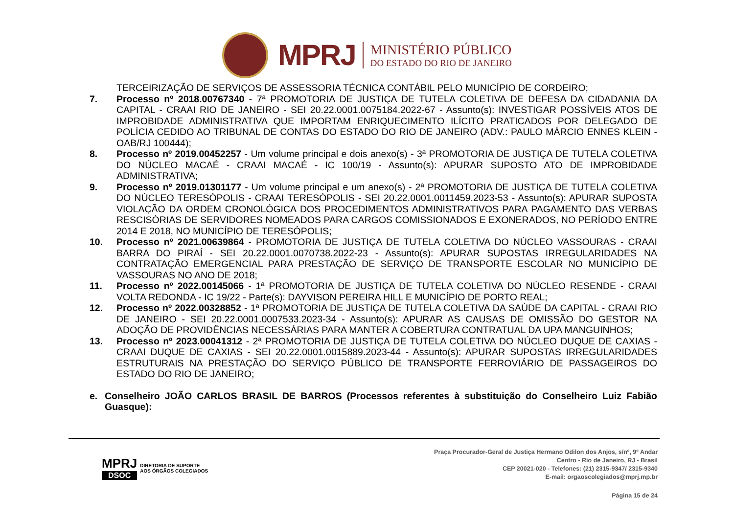MPRJ
MINISTÉRIO PÚBLICO
DO ESTADO DO RIO DE JANEIRO
TERCEIRIZAÇÃO DE SERVIÇOS DE ASSESSORIA TÉCNICA CONTÁBIL PELO MUNICÍPIO DE CORDEIRO;
7. Processo nº 2018.00767340 - 7ª PROMOTORIA DE JUSTIÇA DE TUTELA COLETIVA DE DEFESA DA CIDADANIA DA CAPITAL - CRAAI RIO DE JANEIRO - SEI 20.22.0001.0075184.2022-67 - Assunto(s): INVESTIGAR POSSÍVEIS ATOS DE IMPROBIDADE ADMINISTRATIVA QUE IMPORTAM ENRIQUECIMENTO ILÍCITO PRATICADOS POR DELEGADO DE POLÍCIA CEDIDO AO TRIBUNAL DE CONTAS DO ESTADO DO RIO DE JANEIRO (ADV.: PAULO MÁRCIO ENNES KLEIN - OAB/RJ 100444);
8. Processo nº 2019.00452257 - Um volume principal e dois anexo(s) - 3ª PROMOTORIA DE JUSTIÇA DE TUTELA COLETIVA DO NÚCLEO MACAÉ - CRAAI MACAÉ - IC 100/19 - Assunto(s): APURAR SUPOSTO ATO DE IMPROBIDADE ADMINISTRATIVA;
9. Processo nº 2019.01301177 - Um volume principal e um anexo(s) - 2ª PROMOTORIA DE JUSTIÇA DE TUTELA COLETIVA DO NÚCLEO TERESÓPOLIS - CRAAI TERESÓPOLIS - SEI 20.22.0001.0011459.2023-53 - Assunto(s): APURAR SUPOSTA VIOLAÇÃO DA ORDEM CRONOLÓGICA DOS PROCEDIMENTOS ADMINISTRATIVOS PARA PAGAMENTO DAS VERBAS RESCISÓRIAS DE SERVIDORES NOMEADOS PARA CARGOS COMISSIONADOS E EXONERADOS, NO PERÍODO ENTRE 2014 E 2018, NO MUNICÍPIO DE TERESÓPOLIS;
10. Processo nº 2021.00639864 - PROMOTORIA DE JUSTIÇA DE TUTELA COLETIVA DO NÚCLEO VASSOURAS - CRAAI BARRA DO PIRAÍ - SEI 20.22.0001.0070738.2022-23 - Assunto(s): APURAR SUPOSTAS IRREGULARIDADES NA CONTRATAÇÃO EMERGENCIAL PARA PRESTAÇÃO DE SERVIÇO DE TRANSPORTE ESCOLAR NO MUNICÍPIO DE VASSOURAS NO ANO DE 2018;
11. Processo nº 2022.00145066 - 1ª PROMOTORIA DE JUSTIÇA DE TUTELA COLETIVA DO NÚCLEO RESENDE - CRAAI VOLTA REDONDA - IC 19/22 - Parte(s): DAYVISON PEREIRA HILL E MUNICÍPIO DE PORTO REAL;
12. Processo nº 2022.00328852 - 1ª PROMOTORIA DE JUSTIÇA DE TUTELA COLETIVA DA SAÚDE DA CAPITAL - CRAAI RIO DE JANEIRO - SEI 20.22.0001.0007533.2023-34 - Assunto(s): APURAR AS CAUSAS DE OMISSÃO DO GESTOR NA ADOÇÃO DE PROVIDÊNCIAS NECESSÁRIAS PARA MANTER A COBERTURA CONTRATUAL DA UPA MANGUINHOS;
13. Processo nº 2023.00041312 - 2ª PROMOTORIA DE JUSTIÇA DE TUTELA COLETIVA DO NÚCLEO DUQUE DE CAXIAS - CRAAI DUQUE DE CAXIAS - SEI 20.22.0001.0015889.2023-44 - Assunto(s): APURAR SUPOSTAS IRREGULARIDADES ESTRUTURAIS NA PRESTAÇÃO DO SERVIÇO PÚBLICO DE TRANSPORTE FERROVIÁRIO DE PASSAGEIROS DO ESTADO DO RIO DE JANEIRO;
e. Conselheiro JOÃO CARLOS BRASIL DE BARROS (Processos referentes à substituição do Conselheiro Luiz Fabião Guasque):
MPRJ
DSOC
DIRETORIA DE SUPORTE
AOS ÓRGÃOS COLEGIADOS
Praça Procurador-Geral de Justiça Hermano Odilon dos Anjos, s/nº, 9º Andar
Centro - Rio de Janeiro, RJ - Brasil
CEP 20021-020 - Telefones: (21) 2315-9347/ 2315-9340
E-mail: orgaoscolegiados@mprj.mp.br
Página 15 de 24